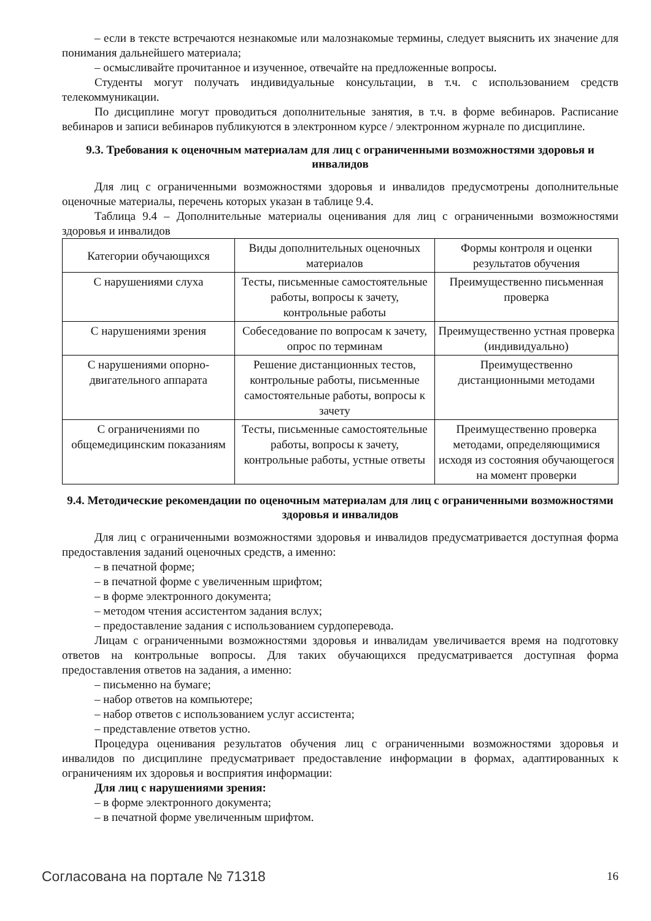– если в тексте встречаются незнакомые или малознакомые термины, следует выяснить их значение для понимания дальнейшего материала;
– осмысливайте прочитанное и изученное, отвечайте на предложенные вопросы.
Студенты могут получать индивидуальные консультации, в т.ч. с использованием средств телекоммуникации.
По дисциплине могут проводиться дополнительные занятия, в т.ч. в форме вебинаров. Расписание вебинаров и записи вебинаров публикуются в электронном курсе / электронном журнале по дисциплине.
9.3. Требования к оценочным материалам для лиц с ограниченными возможностями здоровья и инвалидов
Для лиц с ограниченными возможностями здоровья и инвалидов предусмотрены дополнительные оценочные материалы, перечень которых указан в таблице 9.4.
Таблица 9.4 – Дополнительные материалы оценивания для лиц с ограниченными возможностями здоровья и инвалидов
| Категории обучающихся | Виды дополнительных оценочных материалов | Формы контроля и оценки результатов обучения |
| С нарушениями слуха | Тесты, письменные самостоятельные работы, вопросы к зачету, контрольные работы | Преимущественно письменная проверка |
| С нарушениями зрения | Собеседование по вопросам к зачету, опрос по терминам | Преимущественно устная проверка (индивидуально) |
| С нарушениями опорно-двигательного аппарата | Решение дистанционных тестов, контрольные работы, письменные самостоятельные работы, вопросы к зачету | Преимущественно дистанционными методами |
| С ограничениями по общемедицинским показаниям | Тесты, письменные самостоятельные работы, вопросы к зачету, контрольные работы, устные ответы | Преимущественно проверка методами, определяющимися исходя из состояния обучающегося на момент проверки |
9.4. Методические рекомендации по оценочным материалам для лиц с ограниченными возможностями здоровья и инвалидов
Для лиц с ограниченными возможностями здоровья и инвалидов предусматривается доступная форма предоставления заданий оценочных средств, а именно:
– в печатной форме;
– в печатной форме с увеличенным шрифтом;
– в форме электронного документа;
– методом чтения ассистентом задания вслух;
– предоставление задания с использованием сурдоперевода.
Лицам с ограниченными возможностями здоровья и инвалидам увеличивается время на подготовку ответов на контрольные вопросы. Для таких обучающихся предусматривается доступная форма предоставления ответов на задания, а именно:
– письменно на бумаге;
– набор ответов на компьютере;
– набор ответов с использованием услуг ассистента;
– представление ответов устно.
Процедура оценивания результатов обучения лиц с ограниченными возможностями здоровья и инвалидов по дисциплине предусматривает предоставление информации в формах, адаптированных к ограничениям их здоровья и восприятия информации:
Для лиц с нарушениями зрения:
– в форме электронного документа;
– в печатной форме увеличенным шрифтом.
Согласована на портале № 71318 16